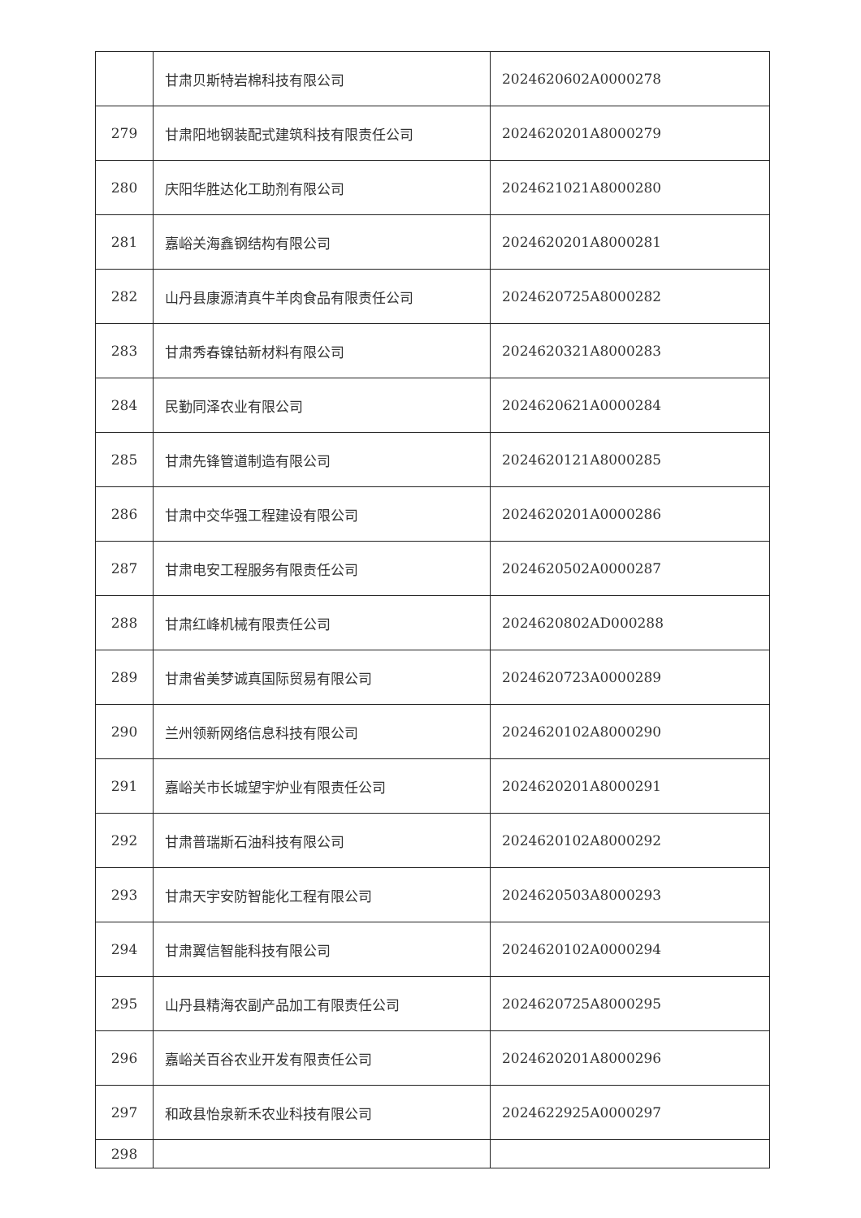| | 甘肃贝斯特岩棉科技有限公司 | 2024620602A0000278 |
| 279 | 甘肃阳地钢装配式建筑科技有限责任公司 | 2024620201A8000279 |
| 280 | 庆阳华胜达化工助剂有限公司 | 2024621021A8000280 |
| 281 | 嘉峪关海鑫钢结构有限公司 | 2024620201A8000281 |
| 282 | 山丹县康源清真牛羊肉食品有限责任公司 | 2024620725A8000282 |
| 283 | 甘肃秀春镍钴新材料有限公司 | 2024620321A8000283 |
| 284 | 民勤同泽农业有限公司 | 2024620621A0000284 |
| 285 | 甘肃先锋管道制造有限公司 | 2024620121A8000285 |
| 286 | 甘肃中交华强工程建设有限公司 | 2024620201A0000286 |
| 287 | 甘肃电安工程服务有限责任公司 | 2024620502A0000287 |
| 288 | 甘肃红峰机械有限责任公司 | 2024620802AD000288 |
| 289 | 甘肃省美梦诚真国际贸易有限公司 | 2024620723A0000289 |
| 290 | 兰州领新网络信息科技有限公司 | 2024620102A8000290 |
| 291 | 嘉峪关市长城望宇炉业有限责任公司 | 2024620201A8000291 |
| 292 | 甘肃普瑞斯石油科技有限公司 | 2024620102A8000292 |
| 293 | 甘肃天宇安防智能化工程有限公司 | 2024620503A8000293 |
| 294 | 甘肃翼信智能科技有限公司 | 2024620102A0000294 |
| 295 | 山丹县精海农副产品加工有限责任公司 | 2024620725A8000295 |
| 296 | 嘉峪关百谷农业开发有限责任公司 | 2024620201A8000296 |
| 297 | 和政县怡泉新禾农业科技有限公司 | 2024622925A0000297 |
| 298 | | |